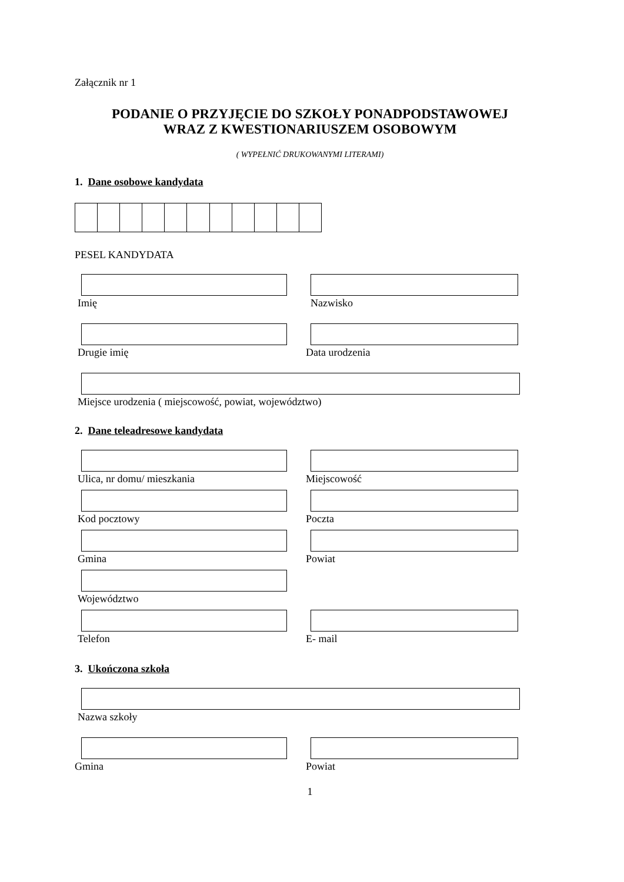Załącznik nr 1
PODANIE O PRZYJĘCIE DO SZKOŁY PONADPODSTAWOWEJ
WRAZ Z KWESTIONARIUSZEM OSOBOWYM
( WYPEŁNIĆ DRUKOWANYMI LITERAMI)
1. Dane osobowe kandydata
PESEL KANDYDATA
Imię Nazwisko
Drugie imię Data urodzenia
Miejsce urodzenia ( miejscowość, powiat, województwo)
2. Dane teleadresowe kandydata
Ulica, nr domu/ mieszkania Miejscowość
Kod pocztowy Poczta
Gmina Powiat
Województwo
Telefon E- mail
3. Ukończona szkoła
Nazwa szkoły
Gmina Powiat
1